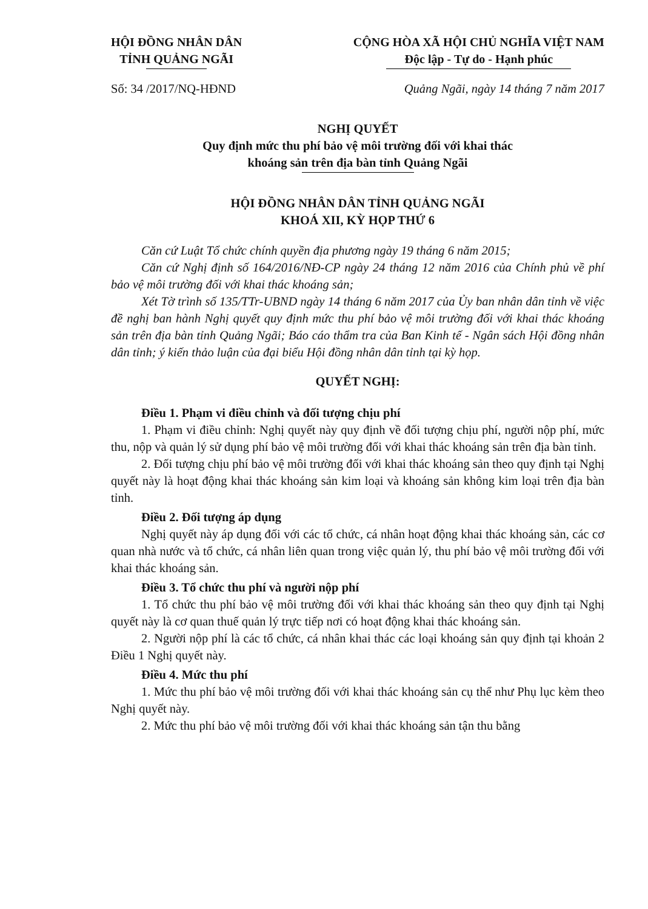HỘI ĐỒNG NHÂN DÂN
TỈNH QUẢNG NGÃI
CỘNG HÒA XÃ HỘI CHỦ NGHĨA VIỆT NAM
Độc lập - Tự do - Hạnh phúc
Số: 34 /2017/NQ-HĐND Quảng Ngãi, ngày 14 tháng 7 năm 2017
NGHỊ QUYẾT
Quy định mức thu phí bảo vệ môi trường đối với khai thác
khoáng sản trên địa bàn tỉnh Quảng Ngãi
HỘI ĐỒNG NHÂN DÂN TỈNH QUẢNG NGÃI
KHOÁ XII, KỲ HỌP THỨ 6
Căn cứ Luật Tổ chức chính quyền địa phương ngày 19 tháng 6 năm 2015;
Căn cứ Nghị định số 164/2016/NĐ-CP ngày 24 tháng 12 năm 2016 của Chính phủ về phí bảo vệ môi trường đối với khai thác khoáng sản;
Xét Tờ trình số 135/TTr-UBND ngày 14 tháng 6 năm 2017 của Ủy ban nhân dân tỉnh về việc đề nghị ban hành Nghị quyết quy định mức thu phí bảo vệ môi trường đối với khai thác khoáng sản trên địa bàn tỉnh Quảng Ngãi; Báo cáo thẩm tra của Ban Kinh tế - Ngân sách Hội đồng nhân dân tỉnh; ý kiến thảo luận của đại biểu Hội đồng nhân dân tỉnh tại kỳ họp.
QUYẾT NGHỊ:
Điều 1. Phạm vi điều chỉnh và đối tượng chịu phí
1. Phạm vi điều chỉnh: Nghị quyết này quy định về đối tượng chịu phí, người nộp phí, mức thu, nộp và quản lý sử dụng phí bảo vệ môi trường đối với khai thác khoáng sản trên địa bàn tỉnh.
2. Đối tượng chịu phí bảo vệ môi trường đối với khai thác khoáng sản theo quy định tại Nghị quyết này là hoạt động khai thác khoáng sản kim loại và khoáng sản không kim loại trên địa bàn tỉnh.
Điều 2. Đối tượng áp dụng
Nghị quyết này áp dụng đối với các tổ chức, cá nhân hoạt động khai thác khoáng sản, các cơ quan nhà nước và tổ chức, cá nhân liên quan trong việc quản lý, thu phí bảo vệ môi trường đối với khai thác khoáng sản.
Điều 3. Tổ chức thu phí và người nộp phí
1. Tổ chức thu phí bảo vệ môi trường đối với khai thác khoáng sản theo quy định tại Nghị quyết này là cơ quan thuế quản lý trực tiếp nơi có hoạt động khai thác khoáng sản.
2. Người nộp phí là các tổ chức, cá nhân khai thác các loại khoáng sản quy định tại khoản 2 Điều 1 Nghị quyết này.
Điều 4. Mức thu phí
1. Mức thu phí bảo vệ môi trường đối với khai thác khoáng sản cụ thể như Phụ lục kèm theo Nghị quyết này.
2. Mức thu phí bảo vệ môi trường đối với khai thác khoáng sản tận thu bằng